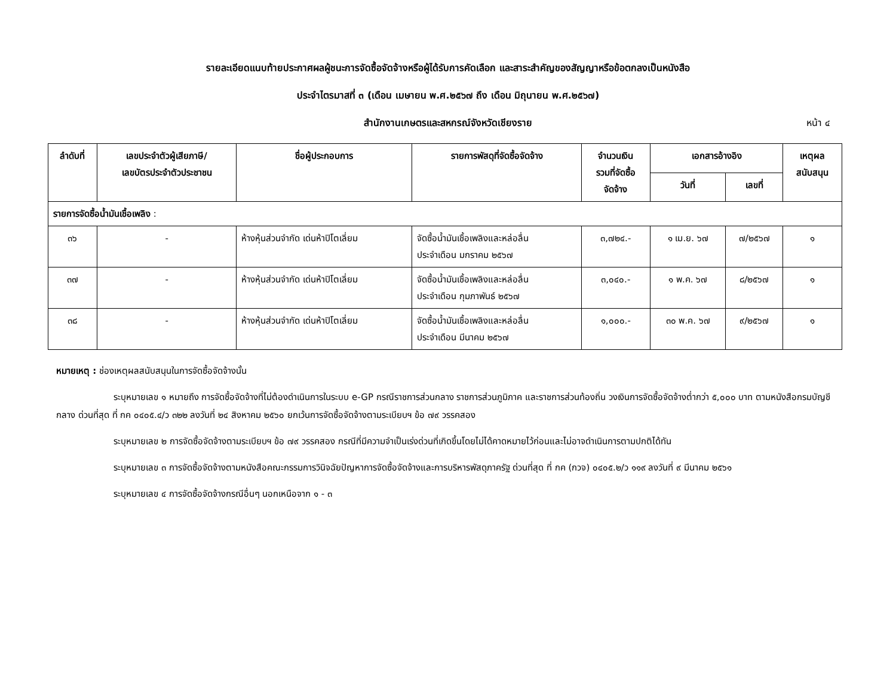รายละเอียดแนบท้ายประกาศผลผู้ชนะการจัดซื้อจัดจ้างหรือผู้ได้รับการคัดเลือก และสาระสำคัญของสัญญาหรือข้อตกลงเป็นหนังสือ
ประจำไตรมาสที่ ๓ (เดือน เมษายน พ.ศ.๒๕๖๗ ถึง เดือน มิถุนายน พ.ศ.๒๕๖๗)
สำนักงานเกษตรและสหกรณ์จังหวัดเชียงราย หน้า ๔
| ลำดับที่ | เลขประจำตัวผู้เสียภาษี/ เลขบัตรประจำตัวประชาชน | ชื่อผู้ประกอบการ | รายการพัสดุที่จัดซื้อจัดจ้าง | จำนวนเงิน รวมที่จัดซื้อ จัดจ้าง | เอกสารอ้างอิง | | เหตุผล สนับสนุน |
| --- | --- | --- | --- | --- | --- | --- | --- |
| | | | | | วันที่ | เลขที่ | |
| รายการจัดซื้อน้ำมันเชื้อเพลิง : | | | | | | | |
| ๓๖ | - | ห้างหุ้นส่วนจำกัด เด่นห้าปิโตเลี่ยม | จัดซื้อน้ำมันเชื้อเพลิงและหล่อลื่น ประจำเดือน มกราคม ๒๕๖๗ | ๓,๗๒๔.- | ๑ เม.ย. ๖๗ | ๗/๒๕๖๗ | ๑ |
| ๓๗ | - | ห้างหุ้นส่วนจำกัด เด่นห้าปิโตเลี่ยม | จัดซื้อน้ำมันเชื้อเพลิงและหล่อลื่น ประจำเดือน กุมภาพันธ์ ๒๕๖๗ | ๓,๐๔๐.- | ๑ พ.ค. ๖๗ | ๘/๒๕๖๗ | ๑ |
| ๓๘ | - | ห้างหุ้นส่วนจำกัด เด่นห้าปิโตเลี่ยม | จัดซื้อน้ำมันเชื้อเพลิงและหล่อลื่น ประจำเดือน มีนาคม ๒๕๖๗ | ๑,๐๐๐.- | ๓๐ พ.ค. ๖๗ | ๙/๒๕๖๗ | ๑ |
หมายเหตุ : ช่องเหตุผลสนับสนุนในการจัดซื้อจัดจ้างนั้น
ระบุหมายเลข ๑ หมายถึง การจัดซื้อจัดจ้างที่ไม่ต้องดำเนินการในระบบ e-GP กรณีราชการส่วนกลาง ราชการส่วนภูมิภาค และราชการส่วนท้องถิ่น วงเงินการจัดซื้อจัดจ้างต่ำกว่า ๕,๐๐๐ บาท ตามหนังสือกรมบัญชีกลาง ด่วนที่สุด ที่ กค ๐๔๐๕.๔/ว ๓๒๒ ลงวันที่ ๒๔ สิงหาคม ๒๕๖๐ ยกเว้นการจัดซื้อจัดจ้างตามระเบียบฯ ข้อ ๗๙ วรรคสอง
ระบุหมายเลข ๒ การจัดซื้อจัดจ้างตามระเบียบฯ ข้อ ๗๙ วรรคสอง กรณีที่มีความจำเป็นเร่งด่วนที่เกิดขึ้นโดยไม่ได้คาดหมายไว้ก่อนและไม่อาจดำเนินการตามปกติได้ทัน
ระบุหมายเลข ๓ การจัดซื้อจัดจ้างตามหนังสือคณะกรรมการวินิจฉัยปัญหาการจัดซื้อจัดจ้างและการบริหารพัสดุภาครัฐ ด่วนที่สุด ที่ กค (กวจ) ๐๔๐๕.๒/ว ๑๑๙ ลงวันที่ ๙ มีนาคม ๒๕๖๑
ระบุหมายเลข ๔ การจัดซื้อจัดจ้างกรณีอื่นๆ นอกเหนือจาก ๑ - ๓